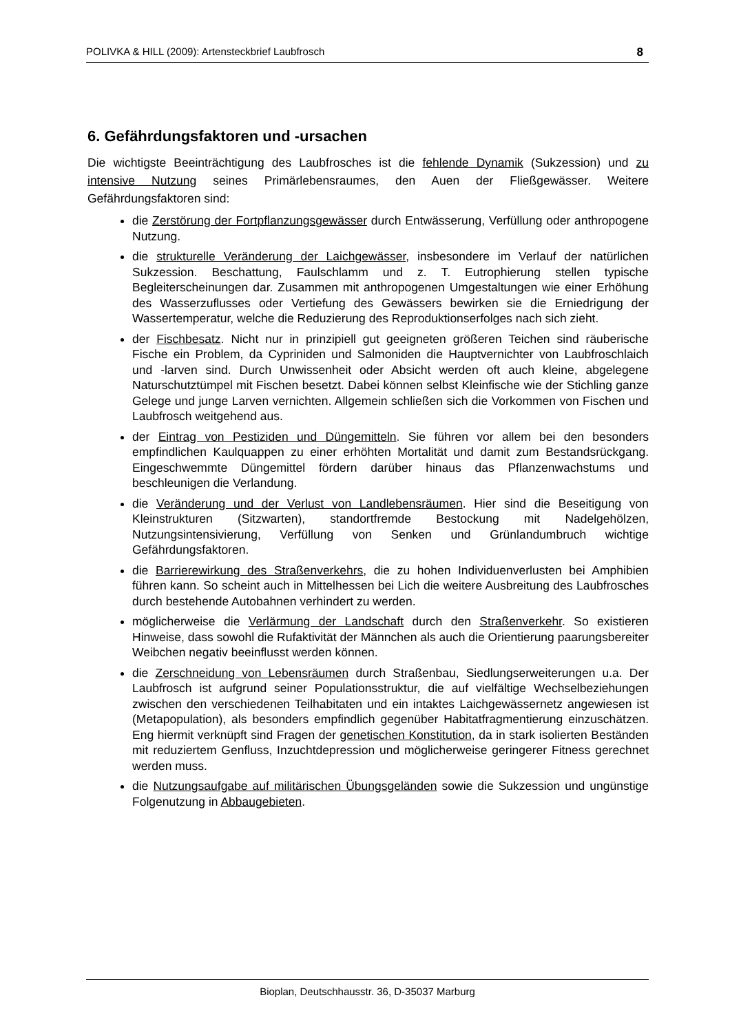POLIVKA & HILL (2009): Artensteckbrief Laubfrosch 8
6. Gefährdungsfaktoren und -ursachen
Die wichtigste Beeinträchtigung des Laubfrosches ist die fehlende Dynamik (Sukzession) und zu intensive Nutzung seines Primärlebensraumes, den Auen der Fließgewässer. Weitere Gefährdungsfaktoren sind:
die Zerstörung der Fortpflanzungsgewässer durch Entwässerung, Verfüllung oder anthropogene Nutzung.
die strukturelle Veränderung der Laichgewässer, insbesondere im Verlauf der natürlichen Sukzession. Beschattung, Faulschlamm und z. T. Eutrophierung stellen typische Begleiterscheinungen dar. Zusammen mit anthropogenen Umgestaltungen wie einer Erhöhung des Wasserzuflusses oder Vertiefung des Gewässers bewirken sie die Erniedrigung der Wassertemperatur, welche die Reduzierung des Reproduktionserfolges nach sich zieht.
der Fischbesatz. Nicht nur in prinzipiell gut geeigneten größeren Teichen sind räuberische Fische ein Problem, da Cypriniden und Salmoniden die Hauptvernichter von Laubfroschlaich und -larven sind. Durch Unwissenheit oder Absicht werden oft auch kleine, abgelegene Naturschutztümpel mit Fischen besetzt. Dabei können selbst Kleinfische wie der Stichling ganze Gelege und junge Larven vernichten. Allgemein schließen sich die Vorkommen von Fischen und Laubfrosch weitgehend aus.
der Eintrag von Pestiziden und Düngemitteln. Sie führen vor allem bei den besonders empfindlichen Kaulquappen zu einer erhöhten Mortalität und damit zum Bestandsrückgang. Eingeschwemmte Düngemittel fördern darüber hinaus das Pflanzenwachstums und beschleunigen die Verlandung.
die Veränderung und der Verlust von Landlebensräumen. Hier sind die Beseitigung von Kleinstrukturen (Sitzwarten), standortfremde Bestockung mit Nadelgehölzen, Nutzungsintensivierung, Verfüllung von Senken und Grünlandumbruch wichtige Gefährdungsfaktoren.
die Barrierewirkung des Straßenverkehrs, die zu hohen Individuenverlusten bei Amphibien führen kann. So scheint auch in Mittelhessen bei Lich die weitere Ausbreitung des Laubfrosches durch bestehende Autobahnen verhindert zu werden.
möglicherweise die Verlärmung der Landschaft durch den Straßenverkehr. So existieren Hinweise, dass sowohl die Rufaktivität der Männchen als auch die Orientierung paarungsbereiter Weibchen negativ beeinflusst werden können.
die Zerschneidung von Lebensräumen durch Straßenbau, Siedlungserweiterungen u.a. Der Laubfrosch ist aufgrund seiner Populationsstruktur, die auf vielfältige Wechselbeziehungen zwischen den verschiedenen Teilhabitaten und ein intaktes Laichgewässernetz angewiesen ist (Metapopulation), als besonders empfindlich gegenüber Habitatfragmentierung einzuschätzen. Eng hiermit verknüpft sind Fragen der genetischen Konstitution, da in stark isolierten Beständen mit reduziertem Genfluss, Inzuchtdepression und möglicherweise geringerer Fitness gerechnet werden muss.
die Nutzungsaufgabe auf militärischen Übungsgeländen sowie die Sukzession und ungünstige Folgenutzung in Abbaugebieten.
Bioplan, Deutschhausstr. 36, D-35037 Marburg